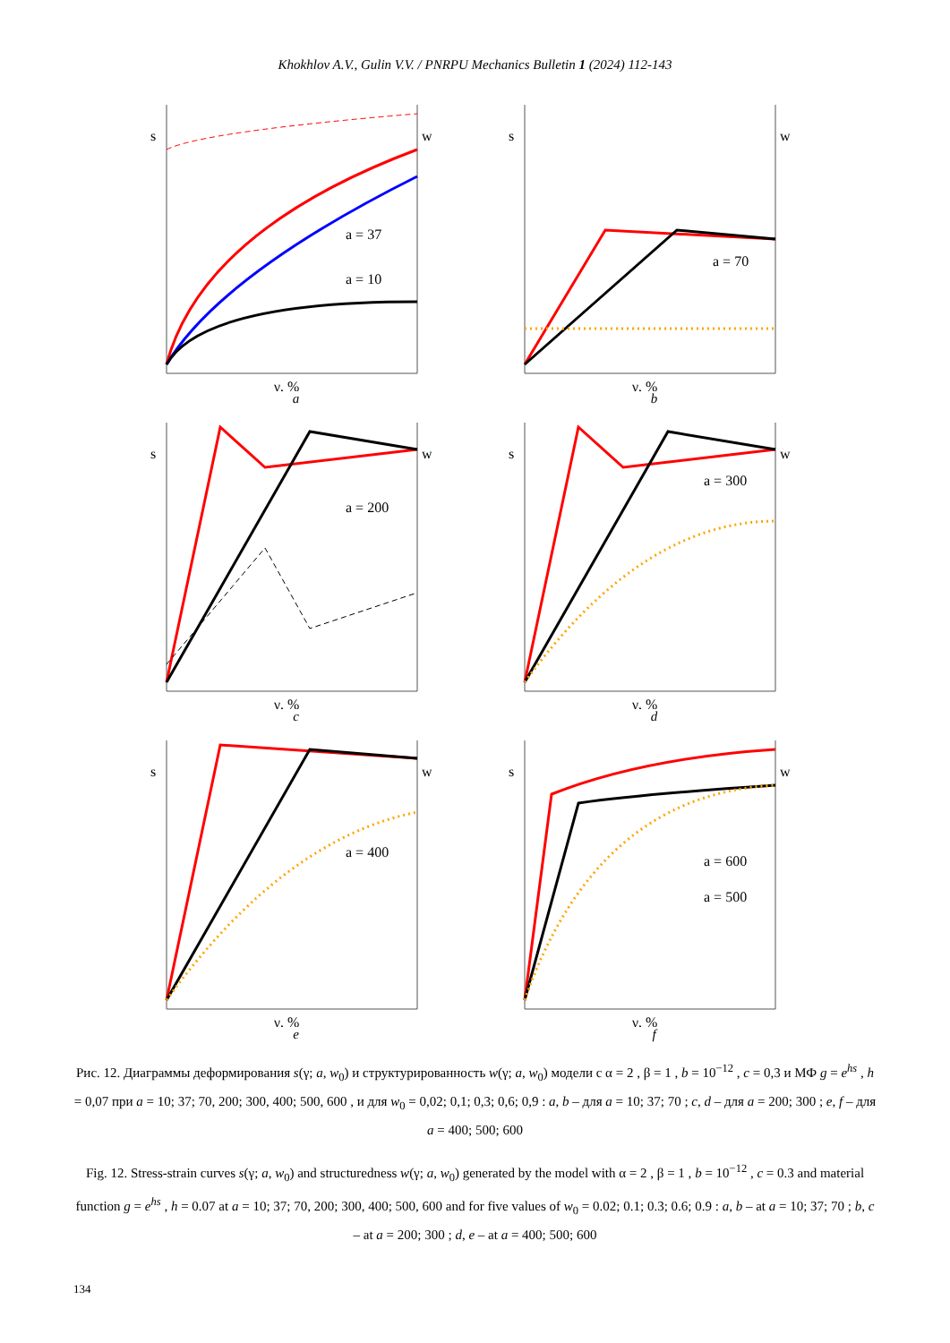Khokhlov A.V., Gulin V.V. / PNRPU Mechanics Bulletin 1 (2024) 112-143
s
w
a = 37
a = 10
γ, %
a
s
w
a = 70
γ, %
b
s
w
a = 200
γ, %
c
s
w
a = 300
γ, %
d
s
w
a = 400
γ, %
e
s
w
a = 600
a = 500
γ, %
f
Рис. 12. Диаграммы деформирования s(γ; a, w<sub>0</sub>) и структурированность w(γ; a, w<sub>0</sub>) модели с α = 2 , β = 1 , b = 10<sup>−12</sup> , c = 0,3 и МФ g = e<sup>hs</sup> , h = 0,07 при a = 10; 37; 70, 200; 300, 400; 500, 600 , и для w<sub>0</sub> = 0,02; 0,1; 0,3; 0,6; 0,9 : a, b – для a = 10; 37; 70 ; c, d – для a = 200; 300 ; e, f – для a = 400; 500; 600
Fig. 12. Stress-strain curves s(γ; a, w<sub>0</sub>) and structuredness w(γ; a, w<sub>0</sub>) generated by the model with α = 2 , β = 1 , b = 10<sup>−12</sup> , c = 0.3 and material function g = e<sup>hs</sup> , h = 0.07 at a = 10; 37; 70, 200; 300, 400; 500, 600 and for five values of w<sub>0</sub> = 0.02; 0.1; 0.3; 0.6; 0.9 : a, b – at a = 10; 37; 70 ; b, c – at a = 200; 300 ; d, e – at a = 400; 500; 600
134